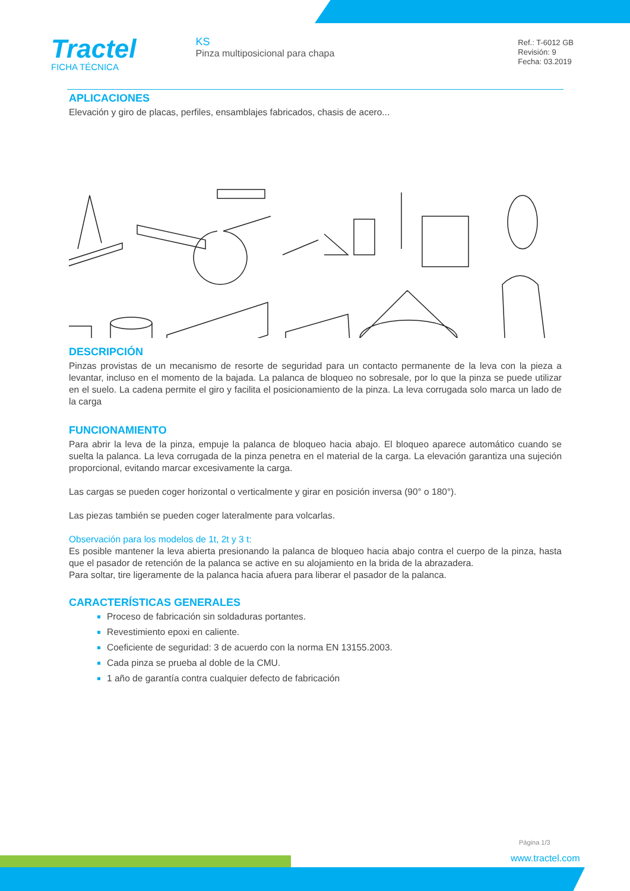Tractel
FICHA TÉCNICA
KS
Pinza multiposicional para chapa
Ref.: T-6012 GB
Revisión: 9
Fecha: 03.2019
APLICACIONES
Elevación y giro de placas, perfiles, ensamblajes fabricados, chasis de acero...
DESCRIPCIÓN
Pinzas provistas de un mecanismo de resorte de seguridad para un contacto permanente de la leva con la pieza a levantar, incluso en el momento de la bajada. La palanca de bloqueo no sobresale, por lo que la pinza se puede utilizar en el suelo. La cadena permite el giro y facilita el posicionamiento de la pinza. La leva corrugada solo marca un lado de la carga
FUNCIONAMIENTO
Para abrir la leva de la pinza, empuje la palanca de bloqueo hacia abajo. El bloqueo aparece automático cuando se suelta la palanca. La leva corrugada de la pinza penetra en el material de la carga. La elevación garantiza una sujeción proporcional, evitando marcar excesivamente la carga.
Las cargas se pueden coger horizontal o verticalmente y girar en posición inversa (90° o 180°).
Las piezas también se pueden coger lateralmente para volcarlas.
Observación para los modelos de 1t, 2t y 3 t:
Es posible mantener la leva abierta presionando la palanca de bloqueo hacia abajo contra el cuerpo de la pinza, hasta que el pasador de retención de la palanca se active en su alojamiento en la brida de la abrazadera.
Para soltar, tire ligeramente de la palanca hacia afuera para liberar el pasador de la palanca.
CARACTERÍSTICAS GENERALES
Proceso de fabricación sin soldaduras portantes.
Revestimiento epoxi en caliente.
Coeficiente de seguridad: 3 de acuerdo con la norma EN 13155.2003.
Cada pinza se prueba al doble de la CMU.
1 año de garantía contra cualquier defecto de fabricación
Página 1/3
www.tractel.com